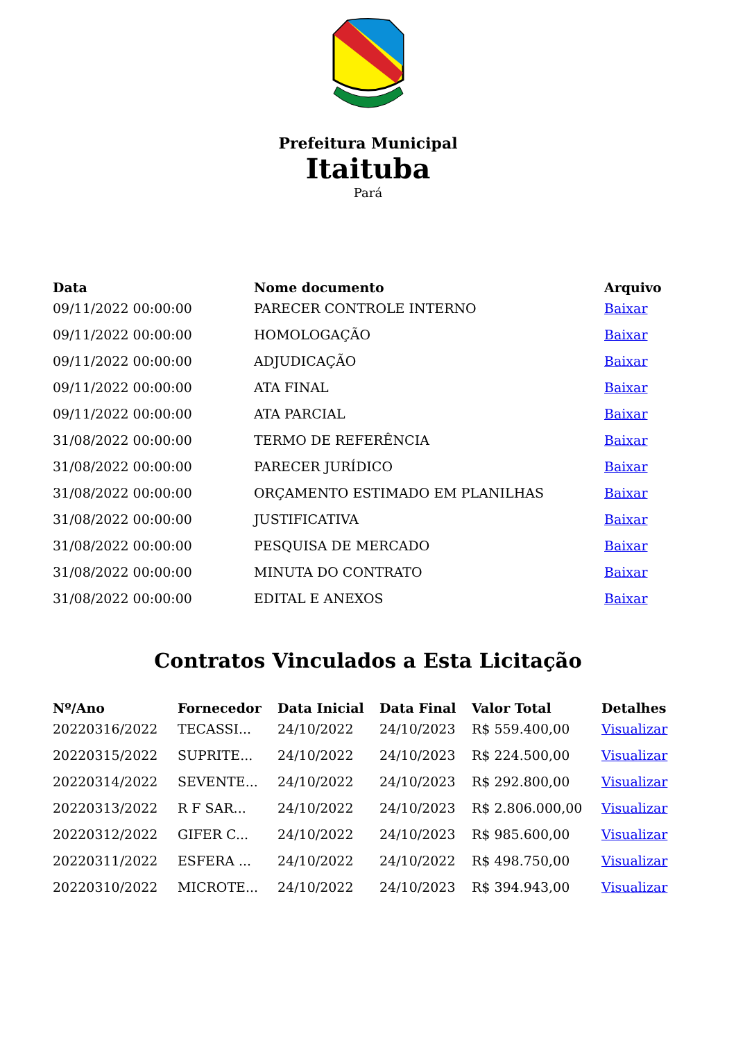Prefeitura Municipal
Itaituba
Pará
| Data | Nome documento | Arquivo |
| --- | --- | --- |
| 09/11/2022 00:00:00 | PARECER CONTROLE INTERNO | Baixar |
| 09/11/2022 00:00:00 | HOMOLOGAÇÃO | Baixar |
| 09/11/2022 00:00:00 | ADJUDICAÇÃO | Baixar |
| 09/11/2022 00:00:00 | ATA FINAL | Baixar |
| 09/11/2022 00:00:00 | ATA PARCIAL | Baixar |
| 31/08/2022 00:00:00 | TERMO DE REFERÊNCIA | Baixar |
| 31/08/2022 00:00:00 | PARECER JURÍDICO | Baixar |
| 31/08/2022 00:00:00 | ORÇAMENTO ESTIMADO EM PLANILHAS | Baixar |
| 31/08/2022 00:00:00 | JUSTIFICATIVA | Baixar |
| 31/08/2022 00:00:00 | PESQUISA DE MERCADO | Baixar |
| 31/08/2022 00:00:00 | MINUTA DO CONTRATO | Baixar |
| 31/08/2022 00:00:00 | EDITAL E ANEXOS | Baixar |
Contratos Vinculados a Esta Licitação
| Nº/Ano | Fornecedor | Data Inicial | Data Final | Valor Total | Detalhes |
| --- | --- | --- | --- | --- | --- |
| 20220316/2022 | TECASSI... | 24/10/2022 | 24/10/2023 | R$ 559.400,00 | Visualizar |
| 20220315/2022 | SUPRITE... | 24/10/2022 | 24/10/2023 | R$ 224.500,00 | Visualizar |
| 20220314/2022 | SEVENTE... | 24/10/2022 | 24/10/2023 | R$ 292.800,00 | Visualizar |
| 20220313/2022 | R F SAR... | 24/10/2022 | 24/10/2023 | R$ 2.806.000,00 | Visualizar |
| 20220312/2022 | GIFER C... | 24/10/2022 | 24/10/2023 | R$ 985.600,00 | Visualizar |
| 20220311/2022 | ESFERA ... | 24/10/2022 | 24/10/2022 | R$ 498.750,00 | Visualizar |
| 20220310/2022 | MICROTE... | 24/10/2022 | 24/10/2023 | R$ 394.943,00 | Visualizar |